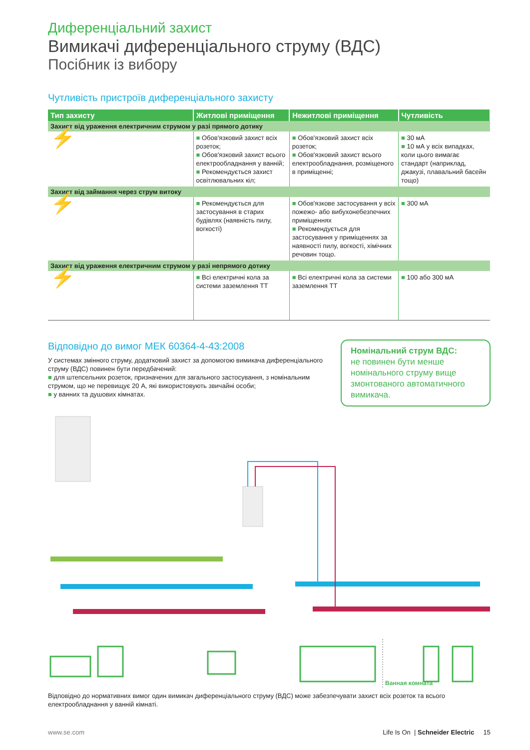Диференціальний захист
Вимикачі диференціального струму (ВДС)
Посібник із вибору
Чутливість пристроїв диференціального захисту
| Тип захисту | Житлові приміщення | Нежитлові приміщення | Чутливість |
| --- | --- | --- | --- |
| Захист від ураження електричним струмом у разі прямого дотику | | | |
| ⚡ | ■ Обов'язковий захист всіх розеток; ■ Обов'язковий захист всього електрообладнання у ванній; ■ Рекомендується захист освітлювальних кіл; | ■ Обов'язковий захист всіх розеток; ■ Обов'язковий захист всього електрообладнання, розміщеного в приміщенні; | ■ 30 мА ■ 10 мА у всіх випадках, коли цього вимагає стандарт (наприклад, джакузі, плавальний басейн тощо) |
| Захист від займання через струм витоку | | | |
| ⚡ | ■ Рекомендується для застосування в старих будівлях (наявність пилу, вогкості) | ■ Обов'язкове застосування у всіх пожежо- або вибухонебезпечних приміщеннях ■ Рекомендується для застосування у приміщеннях за наявності пилу, вогкості, хімічних речовин тощо. | ■ 300 мА |
| Захист від ураження електричним струмом у разі непрямого дотику | | | |
| ⚡ | ■ Всі електричні кола за системи заземлення TT | ■ Всі електричні кола за системи заземлення TT | ■ 100 або 300 мА |
Відповідно до вимог МЕК 60364-4-43:2008
У системах змінного струму, додатковий захист за допомогою вимикача диференціального струму (ВДС) повинен бути передбачений:
■ для штепсельних розеток, призначених для загального застосування, з номінальним струмом, що не перевищує 20 А, які використовують звичайні особи;
■ у ванних та душових кімнатах.
Номінальний струм ВДС:
не повинен бути менше номінального струму вище змонтованого автоматичного вимикача.
Ванная комната
Відповідно до нормативних вимог один вимикач диференціального струму (ВДС) може забезпечувати захист всіх розеток та всього електрообладнання у ванній кімнаті.
www.se.com Life Is On | Schneider Electric 15